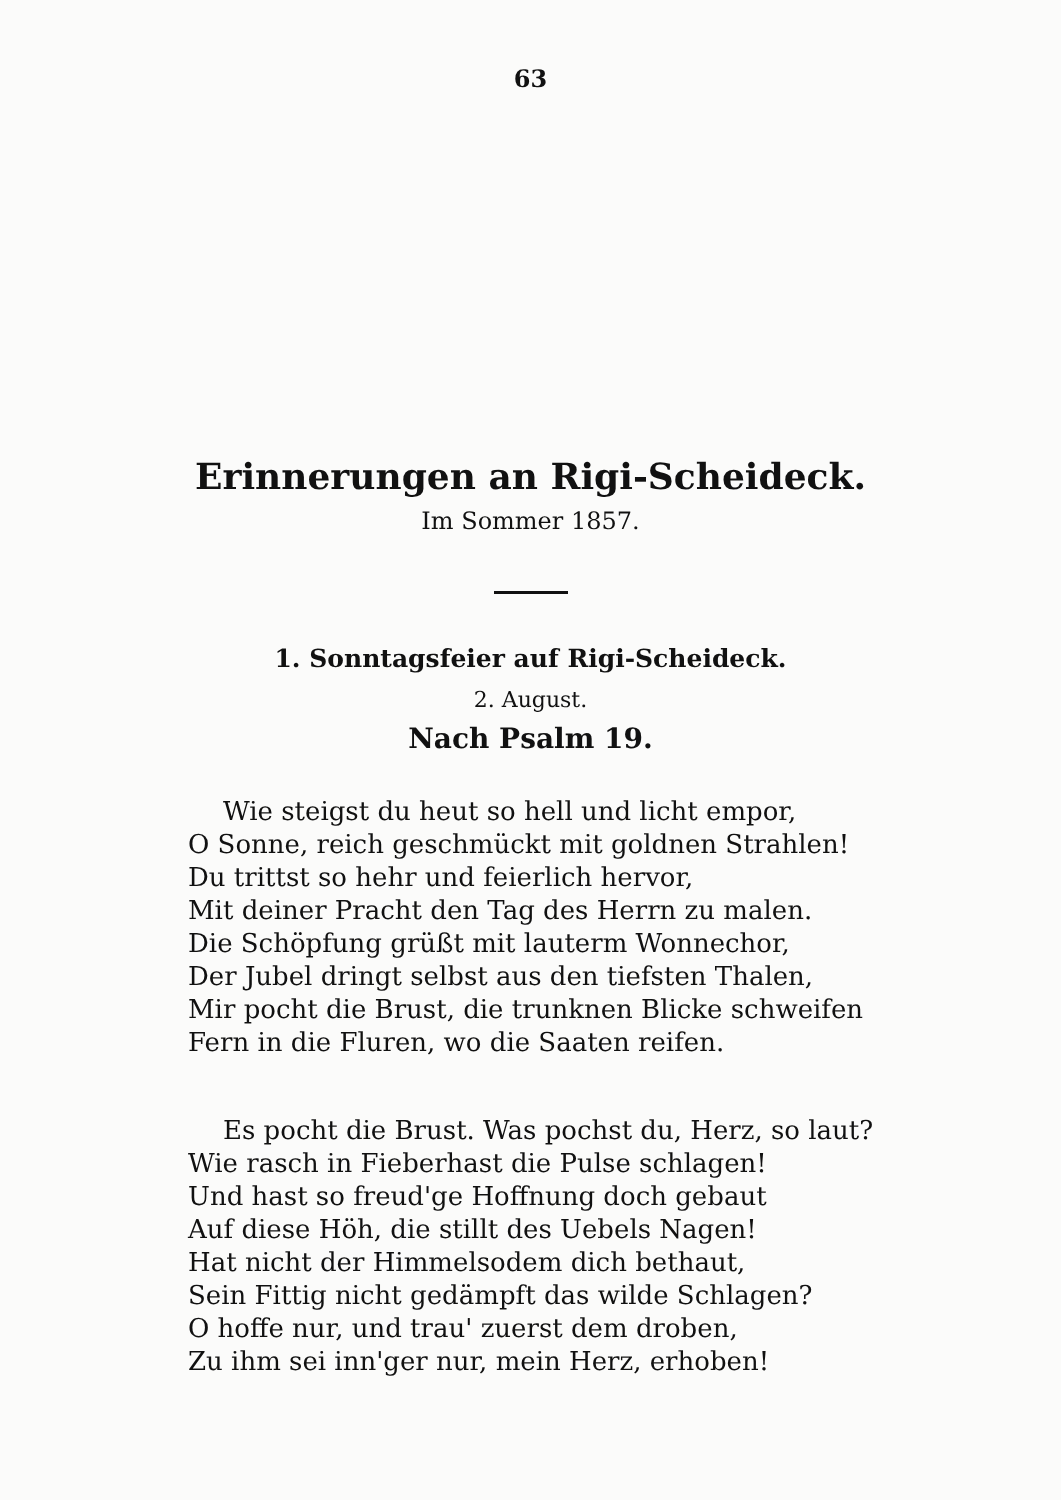63
Erinnerungen an Rigi-Scheideck.
Im Sommer 1857.
1. Sonntagsfeier auf Rigi-Scheideck.
2. August.
Nach Psalm 19.
Wie steigst du heut so hell und licht empor,
O Sonne, reich geschmückt mit goldnen Strahlen!
Du trittst so hehr und feierlich hervor,
Mit deiner Pracht den Tag des Herrn zu malen.
Die Schöpfung grüßt mit lauterm Wonnechor,
Der Jubel dringt selbst aus den tiefsten Thalen,
Mir pocht die Brust, die trunknen Blicke schweifen
Fern in die Fluren, wo die Saaten reifen.
Es pocht die Brust. Was pochst du, Herz, so laut?
Wie rasch in Fieberhast die Pulse schlagen!
Und hast so freud'ge Hoffnung doch gebaut
Auf diese Höh, die stillt des Uebels Nagen!
Hat nicht der Himmelsodem dich bethaut,
Sein Fittig nicht gedämpft das wilde Schlagen?
O hoffe nur, und trau' zuerst dem droben,
Zu ihm sei inn'ger nur, mein Herz, erhoben!